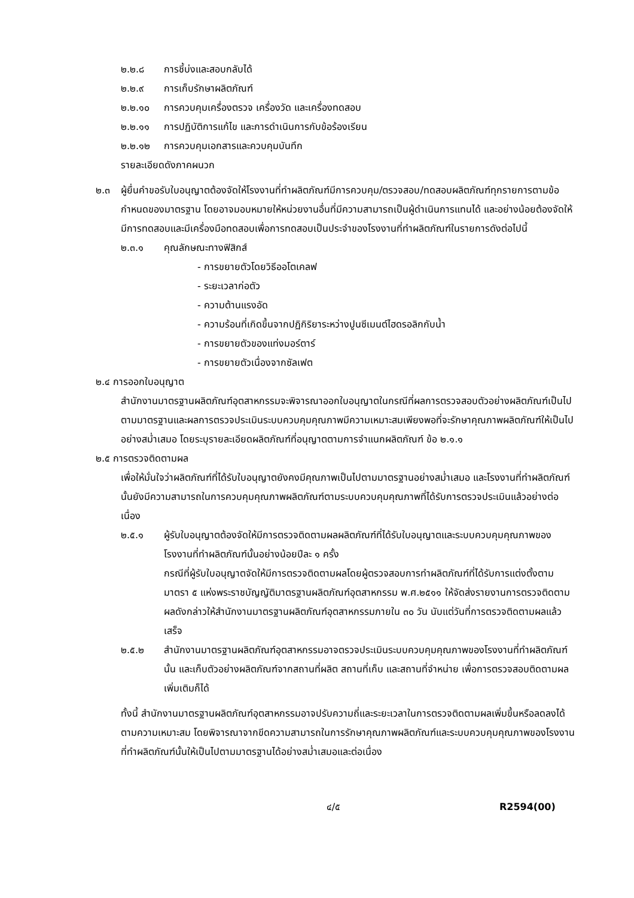๒.๒.๘ การชี้บ่งและสอบกลับได้
๒.๒.๙ การเก็บรักษาผลิตภัณฑ์
๒.๒.๑๐ การควบคุมเครื่องตรวจ เครื่องวัด และเครื่องทดสอบ
๒.๒.๑๑ การปฏิบัติการแก้ไข และการดำเนินการกับข้อร้องเรียน
๒.๒.๑๒ การควบคุมเอกสารและควบคุมบันทึก
รายละเอียดดังภาคผนวก
๒.๓ ผู้ยื่นคำขอรับใบอนุญาตต้องจัดให้โรงงานที่ทำผลิตภัณฑ์มีการควบคุม/ตรวจสอบ/ทดสอบผลิตภัณฑ์ทุกรายการตามข้อกำหนดของมาตรฐาน โดยอาจมอบหมายให้หน่วยงานอื่นที่มีความสามารถเป็นผู้ดำเนินการแทนได้ และอย่างน้อยต้องจัดให้มีการทดสอบและมีเครื่องมือทดสอบเพื่อการทดสอบเป็นประจำของโรงงานที่ทำผลิตภัณฑ์ในรายการดังต่อไปนี้
๒.๓.๑ คุณลักษณะทางฟิสิกส์
- การขยายตัวโดยวิธีออโตเคลฟ
- ระยะเวลาก่อตัว
- ความต้านแรงอัด
- ความร้อนที่เกิดขึ้นจากปฏิกิริยาระหว่างปูนซีเมนต์ไฮดรอลิกกับน้ำ
- การขยายตัวของแท่งมอร์ตาร์
- การขยายตัวเนื่องจากซัลเฟต
๒.๔ การออกใบอนุญาต
สำนักงานมาตรฐานผลิตภัณฑ์อุตสาหกรรมจะพิจารณาออกใบอนุญาตในกรณีที่ผลการตรวจสอบตัวอย่างผลิตภัณฑ์เป็นไปตามมาตรฐานและผลการตรวจประเมินระบบควบคุมคุณภาพมีความเหมาะสมเพียงพอที่จะรักษาคุณภาพผลิตภัณฑ์ให้เป็นไปอย่างสม่ำเสมอ โดยระบุรายละเอียดผลิตภัณฑ์ที่อนุญาตตามการจำแนกผลิตภัณฑ์ ข้อ ๒.๑.๑
๒.๕ การตรวจติดตามผล
เพื่อให้มั่นใจว่าผลิตภัณฑ์ที่ได้รับใบอนุญาตยังคงมีคุณภาพเป็นไปตามมาตรฐานอย่างสม่ำเสมอ และโรงงานที่ทำผลิตภัณฑ์นั้นยังมีความสามารถในการควบคุมคุณภาพผลิตภัณฑ์ตามระบบควบคุมคุณภาพที่ได้รับการตรวจประเมินแล้วอย่างต่อเนื่อง
๒.๕.๑ ผู้รับใบอนุญาตต้องจัดให้มีการตรวจติดตามผลผลิตภัณฑ์ที่ได้รับใบอนุญาตและระบบควบคุมคุณภาพของโรงงานที่ทำผลิตภัณฑ์นั้นอย่างน้อยปีละ ๑ ครั้ง
กรณีที่ผู้รับใบอนุญาตจัดให้มีการตรวจติดตามผลโดยผู้ตรวจสอบการทำผลิตภัณฑ์ที่ได้รับการแต่งตั้งตามมาตรา ๕ แห่งพระราชบัญญัติมาตรฐานผลิตภัณฑ์อุตสาหกรรม พ.ศ.๒๕๑๑ ให้จัดส่งรายงานการตรวจติดตามผลดังกล่าวให้สำนักงานมาตรฐานผลิตภัณฑ์อุตสาหกรรมภายใน ๓๐ วัน นับแต่วันที่การตรวจติดตามผลแล้วเสร็จ
๒.๕.๒ สำนักงานมาตรฐานผลิตภัณฑ์อุตสาหกรรมอาจตรวจประเมินระบบควบคุมคุณภาพของโรงงานที่ทำผลิตภัณฑ์นั้น และเก็บตัวอย่างผลิตภัณฑ์จากสถานที่ผลิต สถานที่เก็บ และสถานที่จำหน่าย เพื่อการตรวจสอบติดตามผลเพิ่มเติมก็ได้
ทั้งนี้ สำนักงานมาตรฐานผลิตภัณฑ์อุตสาหกรรมอาจปรับความถี่และระยะเวลาในการตรวจติดตามผลเพิ่มขึ้นหรือลดลงได้ตามความเหมาะสม โดยพิจารณาจากขีดความสามารถในการรักษาคุณภาพผลิตภัณฑ์และระบบควบคุมคุณภาพของโรงงานที่ทำผลิตภัณฑ์นั้นให้เป็นไปตามมาตรฐานได้อย่างสม่ำเสมอและต่อเนื่อง
๔/๕ R2594(00)